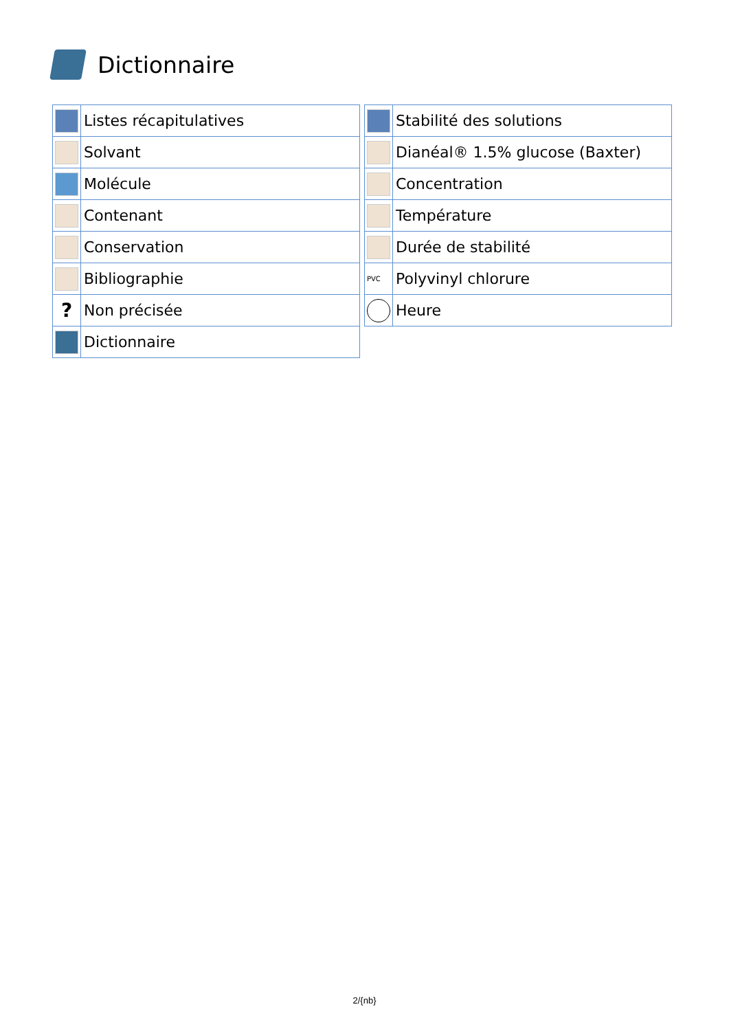Dictionnaire
| | Listes récapitulatives |
| | Solvant |
| | Molécule |
| | Contenant |
| | Conservation |
| | Bibliographie |
| ? | Non précisée |
| | Dictionnaire |
| | Stabilité des solutions |
| | Dianéal® 1.5% glucose (Baxter) |
| | Concentration |
| | Température |
| | Durée de stabilité |
| PVC | Polyvinyl chlorure |
| | Heure |
2/{nb}